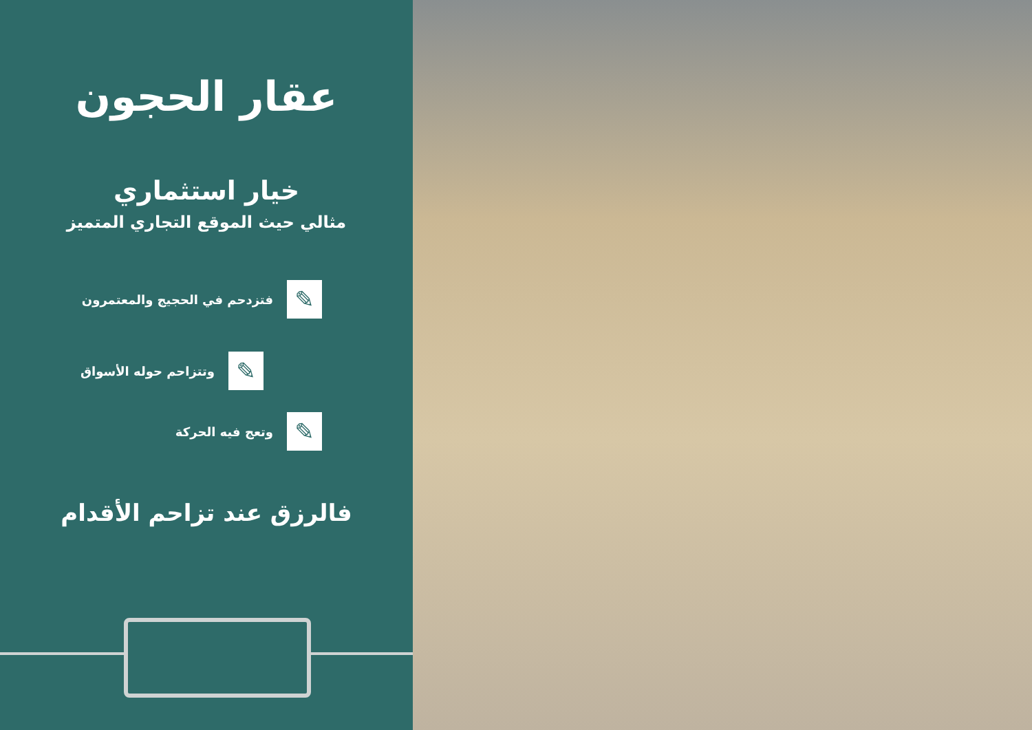عقار الحجون
خيار استثماري
مثالي حيث الموقع التجاري المتميز
✎ فتزدحم في الحجيج والمعتمرون
✎ وتتزاحم حوله الأسواق
✎ وتعج فيه الحركة
فالرزق عند تزاحم الأقدام